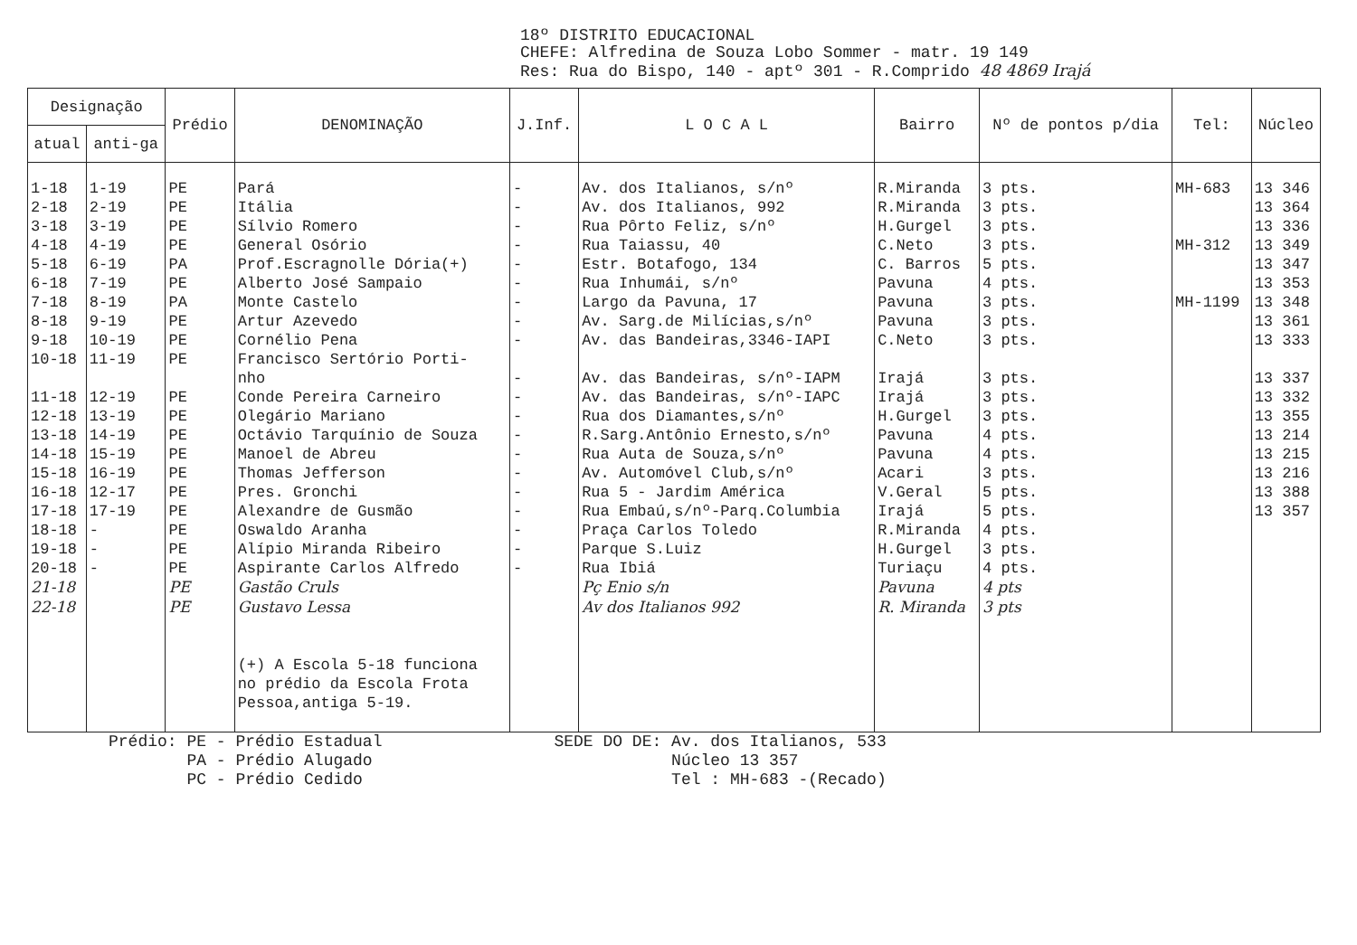18º DISTRITO EDUCACIONAL
CHEFE: Alfredina de Souza Lobo Sommer - matr. 19 149
Res: Rua do Bispo, 140 - aptº 301 - R.Comprido 48 4869 Irajá
| Designação | | Prédio | DENOMINAÇÃO | J.Inf. | L O C A L | Bairro | Nº de pontos p/dia | Tel: | Núcleo |
| --- | --- | --- | --- | --- | --- | --- | --- | --- | --- |
| atual | anti-ga | | | | | | | | |
| 1-18 2-18 3-18 4-18 5-18 6-18 7-18 8-18 9-18 10-18 11-18 12-18 13-18 14-18 15-18 16-18 17-18 18-18 19-18 20-18 21-18 22-18 | 1-19 2-19 3-19 4-19 6-19 7-19 8-19 9-19 10-19 11-19 12-19 13-19 14-19 15-19 16-19 12-17 17-19 - - - | PE PE PE PE PA PE PA PE PE PE PE PE PE PE PE PE PE PE PE PE PE PE | Pará Itália Sílvio Romero General Osório Prof.Escragnolle Dória(+) Alberto José Sampaio Monte Castelo Artur Azevedo Cornélio Pena Francisco Sertório Porti- nho Conde Pereira Carneiro Olegário Mariano Octávio Tarquínio de Souza Manoel de Abreu Thomas Jefferson Pres. Gronchi Alexandre de Gusmão Oswaldo Aranha Alípio Miranda Ribeiro Aspirante Carlos Alfredo Gastão Cruls Gustavo Lessa (+) A Escola 5-18 funciona no prédio da Escola Frota Pessoa,antiga 5-19. | - - - - - - - - - - - - - - - - - - - - | Av. dos Italianos, s/nº Av. dos Italianos, 992 Rua Pôrto Feliz, s/nº Rua Taiassu, 40 Estr. Botafogo, 134 Rua Inhumái, s/nº Largo da Pavuna, 17 Av. Sarg.de Milícias,s/nº Av. das Bandeiras,3346-IAPI Av. das Bandeiras, s/nº-IAPM Av. das Bandeiras, s/nº-IAPC Rua dos Diamantes,s/nº R.Sarg.Antônio Ernesto,s/nº Rua Auta de Souza,s/nº Av. Automóvel Club,s/nº Rua 5 - Jardim América Rua Embaú,s/nº-Parq.Columbia Praça Carlos Toledo Parque S.Luiz Rua Ibiá Pç Enio s/n Av dos Italianos 992 | R.Miranda R.Miranda H.Gurgel C.Neto C. Barros Pavuna Pavuna Pavuna C.Neto Irajá Irajá H.Gurgel Pavuna Pavuna Acari V.Geral Irajá R.Miranda H.Gurgel Turiaçu Pavuna R. Miranda | 3 pts. 3 pts. 3 pts. 3 pts. 5 pts. 4 pts. 3 pts. 3 pts. 3 pts. 3 pts. 3 pts. 3 pts. 4 pts. 4 pts. 3 pts. 5 pts. 5 pts. 4 pts. 3 pts. 4 pts. 4 pts 3 pts | MH-683 MH-312 MH-1199 | 13 346 13 364 13 336 13 349 13 347 13 353 13 348 13 361 13 333 13 337 13 332 13 355 13 214 13 215 13 216 13 388 13 357 |
Prédio: PE - Prédio Estadual
PA - Prédio Alugado
PC - Prédio Cedido
SEDE DO DE: Av. dos Italianos, 533
Núcleo 13 357
Tel : MH-683 -(Recado)